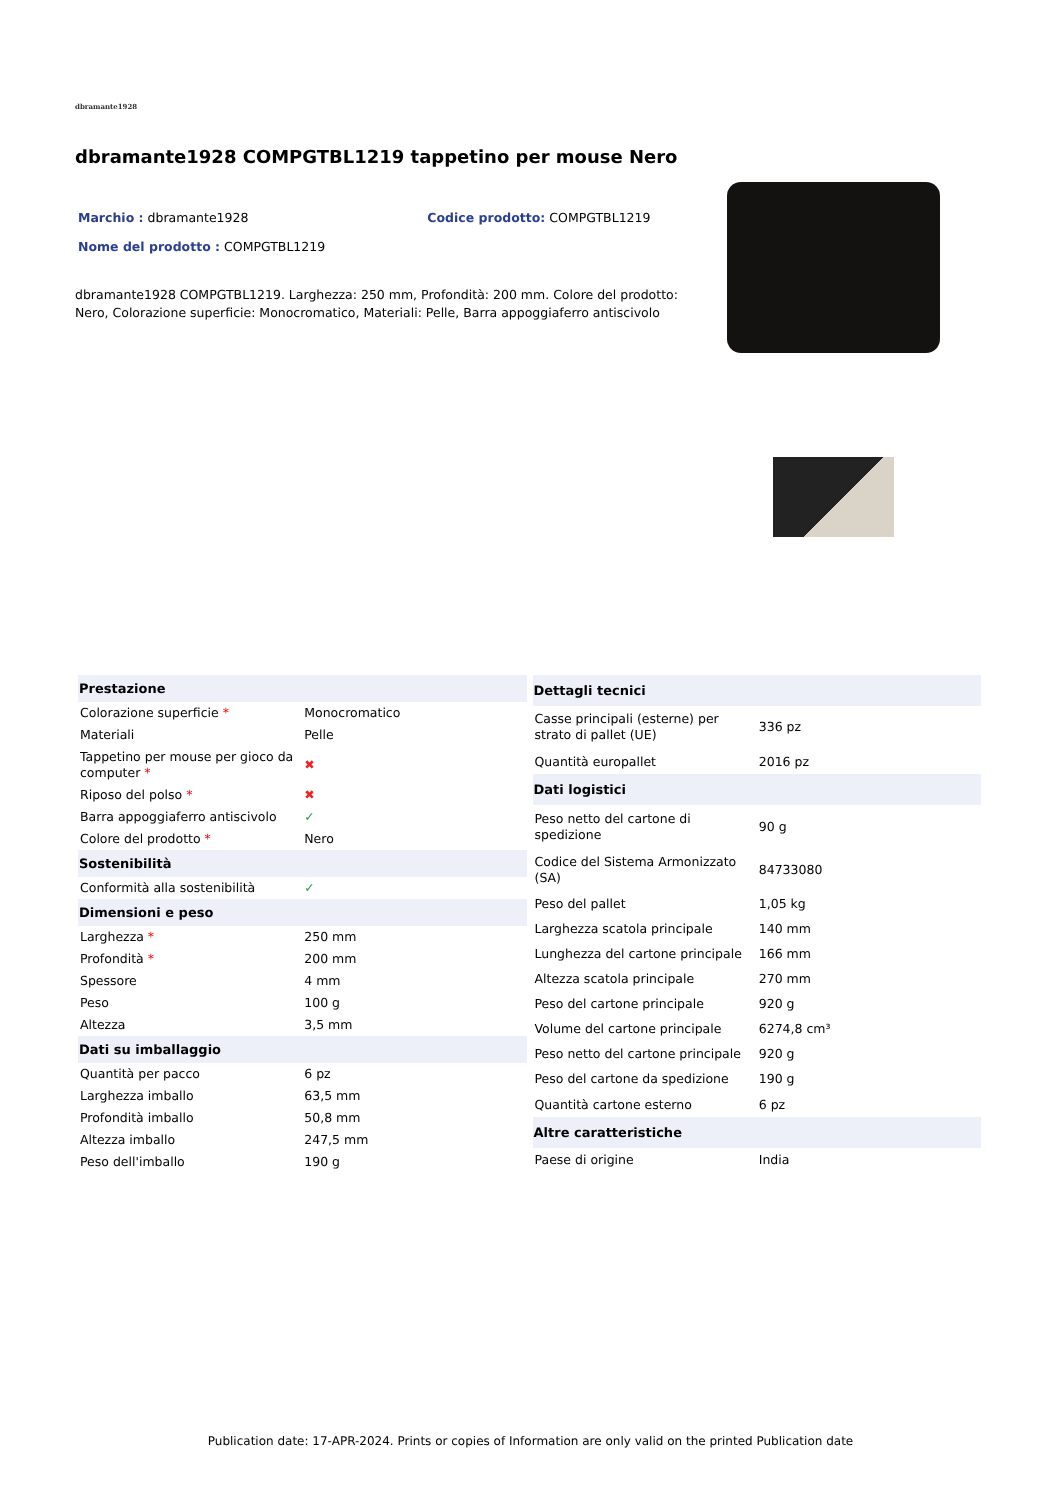dbramante1928
dbramante1928 COMPGTBL1219 tappetino per mouse Nero
Marchio : dbramante1928 Codice prodotto: COMPGTBL1219
Nome del prodotto : COMPGTBL1219
dbramante1928 COMPGTBL1219. Larghezza: 250 mm, Profondità: 200 mm. Colore del prodotto: Nero, Colorazione superficie: Monocromatico, Materiali: Pelle, Barra appoggiaferro antiscivolo
| Prestazione | |
| --- | --- |
| Colorazione superficie * | Monocromatico |
| Materiali | Pelle |
| Tappetino per mouse per gioco da computer * | ✖ |
| Riposo del polso * | ✖ |
| Barra appoggiaferro antiscivolo | ✓ |
| Colore del prodotto * | Nero |
| Sostenibilità | |
| Conformità alla sostenibilità | ✓ |
| Dimensioni e peso | |
| Larghezza * | 250 mm |
| Profondità * | 200 mm |
| Spessore | 4 mm |
| Peso | 100 g |
| Altezza | 3,5 mm |
| Dati su imballaggio | |
| Quantità per pacco | 6 pz |
| Larghezza imballo | 63,5 mm |
| Profondità imballo | 50,8 mm |
| Altezza imballo | 247,5 mm |
| Peso dell'imballo | 190 g |
| Dettagli tecnici | |
| --- | --- |
| Casse principali (esterne) per strato di pallet (UE) | 336 pz |
| Quantità europallet | 2016 pz |
| Dati logistici | |
| Peso netto del cartone di spedizione | 90 g |
| Codice del Sistema Armonizzato (SA) | 84733080 |
| Peso del pallet | 1,05 kg |
| Larghezza scatola principale | 140 mm |
| Lunghezza del cartone principale | 166 mm |
| Altezza scatola principale | 270 mm |
| Peso del cartone principale | 920 g |
| Volume del cartone principale | 6274,8 cm³ |
| Peso netto del cartone principale | 920 g |
| Peso del cartone da spedizione | 190 g |
| Quantità cartone esterno | 6 pz |
| Altre caratteristiche | |
| Paese di origine | India |
Publication date: 17-APR-2024. Prints or copies of Information are only valid on the printed Publication date